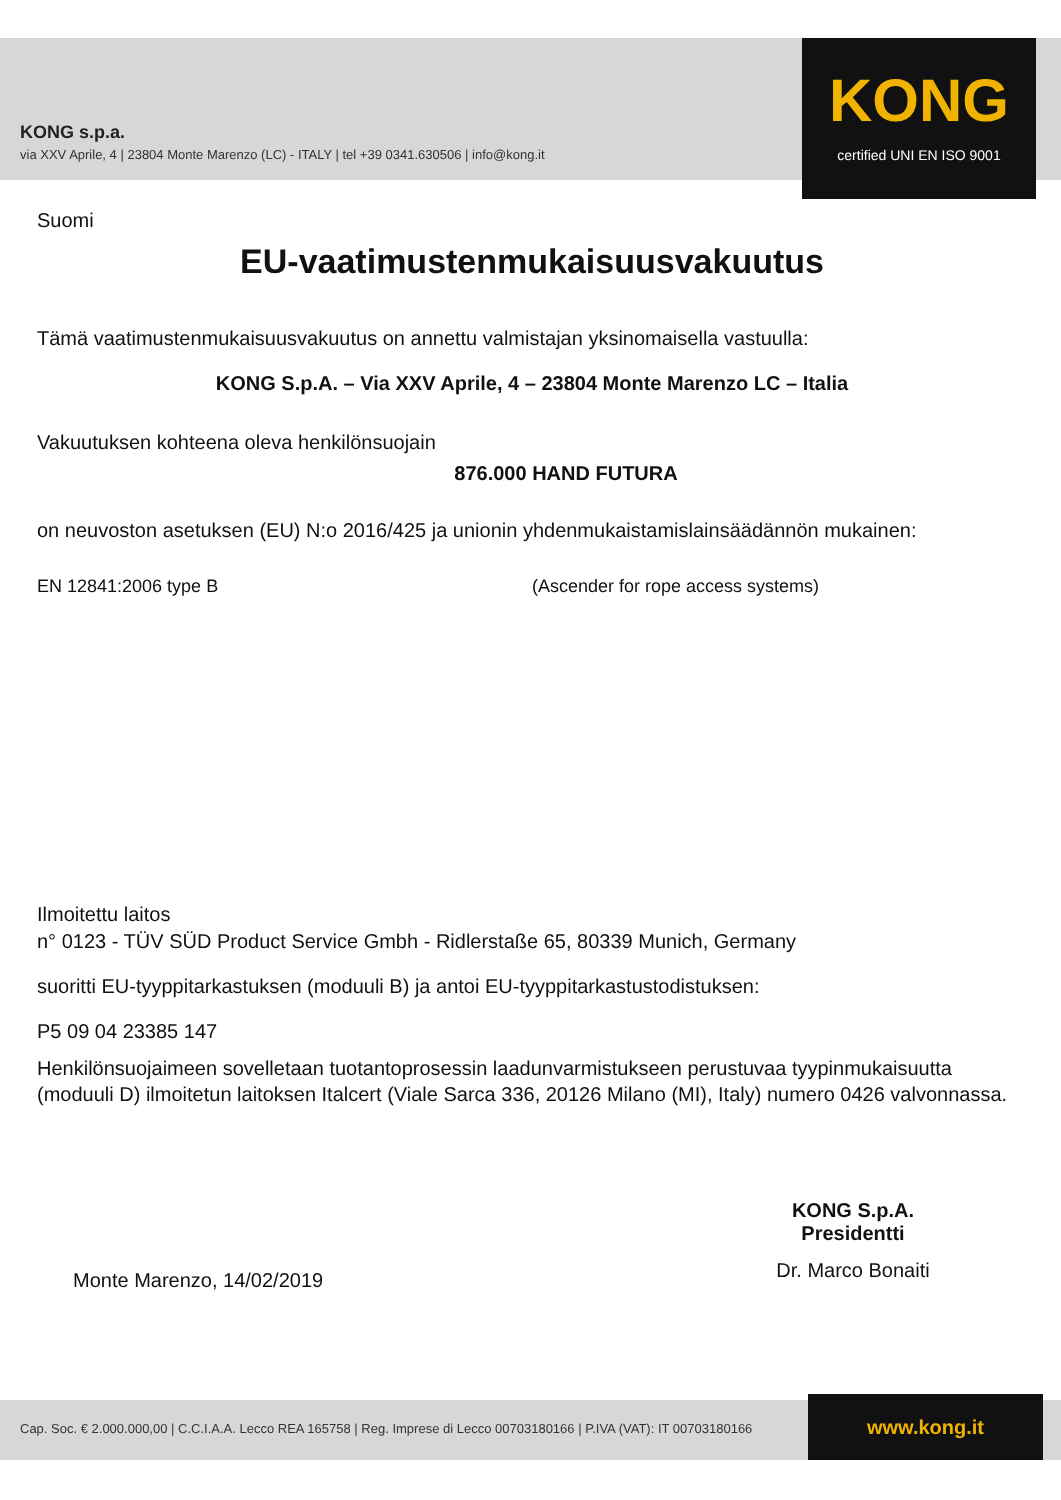KONG s.p.a.
via XXV Aprile, 4 | 23804 Monte Marenzo (LC) - ITALY | tel +39 0341.630506 | info@kong.it
KONG
certified UNI EN ISO 9001
Suomi
EU-vaatimustenmukaisuusvakuutus
Tämä vaatimustenmukaisuusvakuutus on annettu valmistajan yksinomaisella vastuulla:
KONG S.p.A. – Via XXV Aprile, 4 – 23804 Monte Marenzo LC – Italia
Vakuutuksen kohteena oleva henkilönsuojain
876.000 HAND FUTURA
on neuvoston asetuksen (EU) N:o 2016/425 ja unionin yhdenmukaistamislainsäädännön mukainen:
EN 12841:2006 type B (Ascender for rope access systems)
Ilmoitettu laitos
n° 0123 - TÜV SÜD Product Service Gmbh - Ridlerstaße 65, 80339 Munich, Germany
suoritti EU-tyyppitarkastuksen (moduuli B) ja antoi EU-tyyppitarkastustodistuksen:
P5 09 04 23385 147
Henkilönsuojaimeen sovelletaan tuotantoprosessin laadunvarmistukseen perustuvaa tyypinmukaisuutta (moduuli D) ilmoitetun laitoksen Italcert (Viale Sarca 336, 20126 Milano (MI), Italy) numero 0426 valvonnassa.
Monte Marenzo, 14/02/2019
KONG S.p.A.
Presidentti
Dr. Marco Bonaiti
Cap. Soc. € 2.000.000,00 | C.C.I.A.A. Lecco REA 165758 | Reg. Imprese di Lecco 00703180166 | P.IVA (VAT): IT 00703180166
www.kong.it